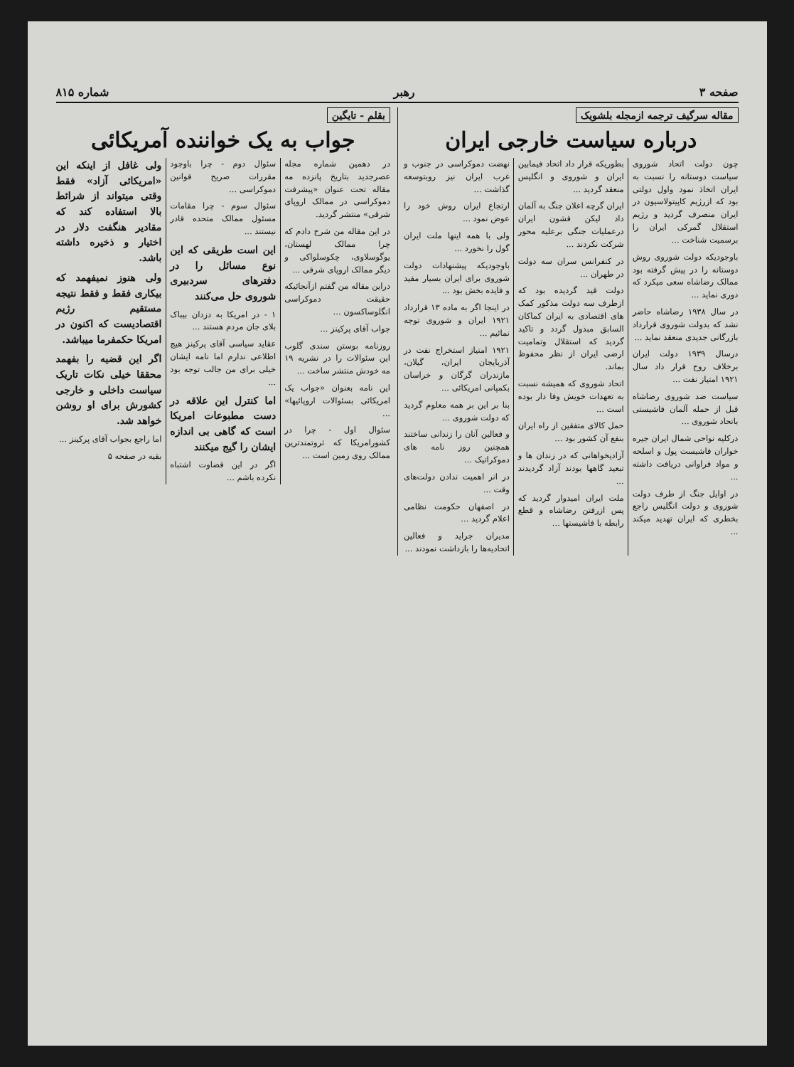صفحه ۳ رهبر شماره ۸۱۵
مقاله سرگیف ترجمه ازمجله بلشویک
درباره سیاست خارجی ایران
چون دولت اتحاد شوروی سیاست دوستانه را نسبت به ایران اتخاذ نمود واول دولتی بود که ازرژیم کاپیتولاسیون در ایران منصرف گردید و رژیم استقلال گمرکی ایران را برسمیت شناخت ...
باوجودیکه دولت شوروی روش دوستانه را در پیش گرفته بود ممالک رضاشاه سعی میکرد که دوری نماید ...
در سال ۱۹۳۸ رضاشاه حاضر نشد که بدولت شوروی قرارداد بازرگانی جدیدی منعقد نماید ...
درسال ۱۹۳۹ دولت ایران برخلاف روح قرار داد سال ۱۹۲۱ امتیاز نفت ...
سیاست ضد شوروی رضاشاه قبل از حمله آلمان فاشیستی باتحاد شوروی ...
درکلیه نواحی شمال ایران جیره خواران فاشیست پول و اسلحه و مواد فراوانی دریافت داشته ...
در اوایل جنگ از طرف دولت شوروی و دولت انگلیس راجع بخطری که ایران تهدید میکند ...
بطوریکه قرار داد اتحاد فیمابین ایران و شوروی و انگلیس منعقد گردید ...
ایران گرچه اعلان جنگ به آلمان داد لیکن قشون ایران درعملیات جنگی برعلیه محور شرکت نکردند ...
در کنفرانس سران سه دولت در طهران ...
دولت قید گردیده بود که ازطرف سه دولت مذکور کمک های اقتصادی به ایران کماکان السابق مبذول گردد و تاکید گردید که استقلال وتمامیت ارضی ایران از نظر محفوظ بماند.
اتحاد شوروی که همیشه نسبت به تعهدات خویش وفا دار بوده است ...
حمل کالای متفقین از راه ایران بنفع آن کشور بود ...
آزادیخواهانی که در زندان ها و تبعید گاهها بودند آزاد گردیدند ...
ملت ایران امیدوار گردید که پس ازرفتن رضاشاه و قطع رابطه با فاشیستها ...
نهضت دموکراسی در جنوب و غرب ایران نیز روبتوسعه گذاشت ...
ارتجاع ایران روش خود را عوض نمود ...
ولی با همه اینها ملت ایران گول را نخورد ...
باوجودیکه پیشنهادات دولت شوروی برای ایران بسیار مفید و فایده بخش بود ...
در اینجا اگر به ماده ۱۳ قرارداد ۱۹۲۱ ایران و شوروی توجه نمائیم ...
۱۹۲۱ امتیاز استخراج نفت در آذربایجان ایران، گیلان، مازندران گرگان و خراسان بکمپانی امریکائی ...
بنا بر این بر همه معلوم گردید که دولت شوروی ...
و فعالین آنان را زندانی ساختند همچنین روز نامه های دموکراتیک ...
در انر اهمیت ندادن دولت‌های وقت ...
در اصفهان حکومت نظامی اعلام گردید ...
مدیران جراید و فعالین اتحادیه‌ها را بازداشت نمودند ...
بقلم - تایگین
جواب به یک خواننده آمریکائی
در دهمین شماره مجله عصرجدید بتاریخ پانزده مه مقاله تحت عنوان «پیشرفت دموکراسی در ممالک اروپای شرقی» منتشر گردید.
در این مقاله من شرح دادم که چرا ممالک لهستان، یوگوسلاوی، چکوسلواکی و دیگر ممالک اروپای شرقی ...
دراین مقاله من گفتم ازآنجائیکه حقیقت دموکراسی انگلوساکسون ...
جواب آقای پرکینز ...
روزنامه بوستن سندی گلوب این سئوالات را در نشریه ۱۹ مه خودش منتشر ساخت ...
این نامه بعنوان «جواب یک امریکائی بسئوالات اروپائیها» ...
سئوال اول - چرا در کشورامریکا که ثروتمندترین ممالک روی زمین است ...
سئوال دوم - چرا باوجود مقررات صریح قوانین دموکراسی ...
سئوال سوم - چرا مقامات مسئول ممالک متحده قادر نیستند ...
این است طریقی که این نوع مسائل را در دفترهای سردبیری شوروی حل می‌کنند
۱ - در امریکا به دزدان بیباک بلای جان مردم هستند ...
عقاید سیاسی آقای پرکینز هیچ اطلاعی ندارم اما نامه ایشان خیلی برای من جالب توجه بود ...
اما کنترل این علاقه در دست مطبوعات امریکا است که گاهی بی اندازه ایشان را گیج میکنند
اگر در این قضاوت اشتباه نکرده باشم ...
ولی غافل از اینکه این «امریکائی آزاد» فقط وقتی میتواند از شرائط بالا استفاده کند که مقادیر هنگفت دلار در اختیار و ذخیره داشته باشد.
ولی هنوز نمیفهمد که بیکاری فقط و فقط نتیجه مستقیم رژیم اقتصادیست که اکنون در امریکا حکمفرما میباشد.
اگر این قضیه را بفهمد محققا خیلی نکات تاریک سیاست داخلی و خارجی کشورش برای او روشن خواهد شد.
اما راجع بجواب آقای پرکینز ...
بقیه در صفحه ۵